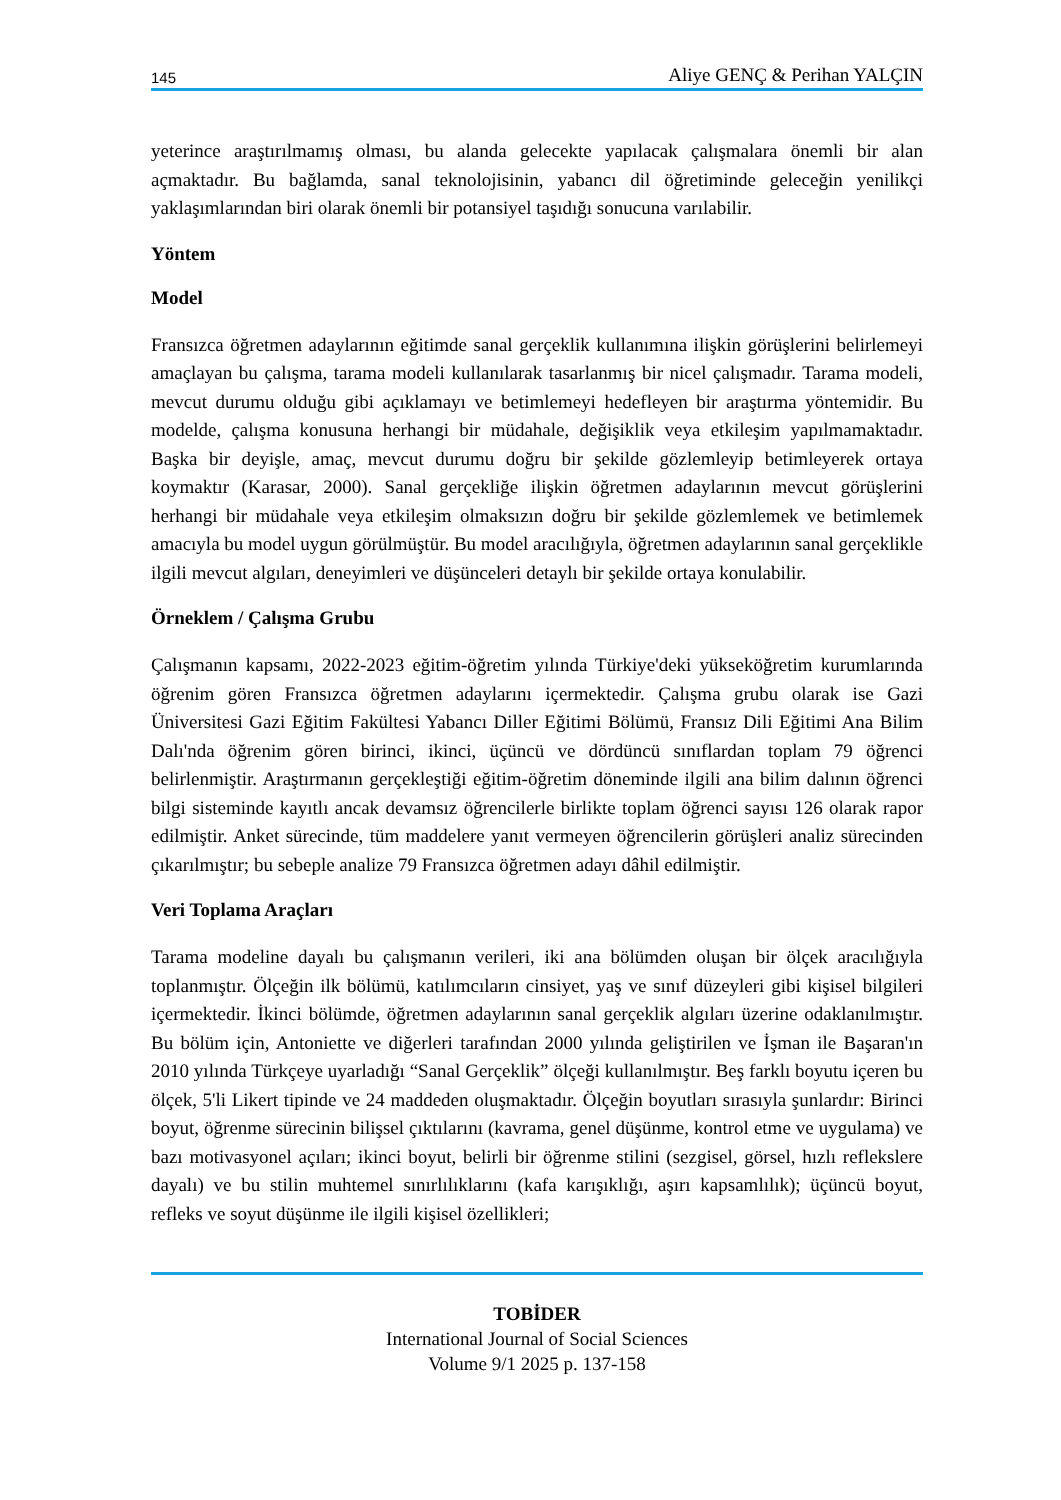145 Aliye GENÇ & Perihan YALÇIN
yeterince araştırılmamış olması, bu alanda gelecekte yapılacak çalışmalara önemli bir alan açmaktadır. Bu bağlamda, sanal teknolojisinin, yabancı dil öğretiminde geleceğin yenilikçi yaklaşımlarından biri olarak önemli bir potansiyel taşıdığı sonucuna varılabilir.
Yöntem
Model
Fransızca öğretmen adaylarının eğitimde sanal gerçeklik kullanımına ilişkin görüşlerini belirlemeyi amaçlayan bu çalışma, tarama modeli kullanılarak tasarlanmış bir nicel çalışmadır. Tarama modeli, mevcut durumu olduğu gibi açıklamayı ve betimlemeyi hedefleyen bir araştırma yöntemidir. Bu modelde, çalışma konusuna herhangi bir müdahale, değişiklik veya etkileşim yapılmamaktadır. Başka bir deyişle, amaç, mevcut durumu doğru bir şekilde gözlemleyip betimleyerek ortaya koymaktır (Karasar, 2000). Sanal gerçekliğe ilişkin öğretmen adaylarının mevcut görüşlerini herhangi bir müdahale veya etkileşim olmaksızın doğru bir şekilde gözlemlemek ve betimlemek amacıyla bu model uygun görülmüştür. Bu model aracılığıyla, öğretmen adaylarının sanal gerçeklikle ilgili mevcut algıları, deneyimleri ve düşünceleri detaylı bir şekilde ortaya konulabilir.
Örneklem / Çalışma Grubu
Çalışmanın kapsamı, 2022-2023 eğitim-öğretim yılında Türkiye'deki yükseköğretim kurumlarında öğrenim gören Fransızca öğretmen adaylarını içermektedir. Çalışma grubu olarak ise Gazi Üniversitesi Gazi Eğitim Fakültesi Yabancı Diller Eğitimi Bölümü, Fransız Dili Eğitimi Ana Bilim Dalı'nda öğrenim gören birinci, ikinci, üçüncü ve dördüncü sınıflardan toplam 79 öğrenci belirlenmiştir. Araştırmanın gerçekleştiği eğitim-öğretim döneminde ilgili ana bilim dalının öğrenci bilgi sisteminde kayıtlı ancak devamsız öğrencilerle birlikte toplam öğrenci sayısı 126 olarak rapor edilmiştir. Anket sürecinde, tüm maddelere yanıt vermeyen öğrencilerin görüşleri analiz sürecinden çıkarılmıştır; bu sebeple analize 79 Fransızca öğretmen adayı dâhil edilmiştir.
Veri Toplama Araçları
Tarama modeline dayalı bu çalışmanın verileri, iki ana bölümden oluşan bir ölçek aracılığıyla toplanmıştır. Ölçeğin ilk bölümü, katılımcıların cinsiyet, yaş ve sınıf düzeyleri gibi kişisel bilgileri içermektedir. İkinci bölümde, öğretmen adaylarının sanal gerçeklik algıları üzerine odaklanılmıştır. Bu bölüm için, Antoniette ve diğerleri tarafından 2000 yılında geliştirilen ve İşman ile Başaran'ın 2010 yılında Türkçeye uyarladığı “Sanal Gerçeklik” ölçeği kullanılmıştır. Beş farklı boyutu içeren bu ölçek, 5'li Likert tipinde ve 24 maddeden oluşmaktadır. Ölçeğin boyutları sırasıyla şunlardır: Birinci boyut, öğrenme sürecinin bilişsel çıktılarını (kavrama, genel düşünme, kontrol etme ve uygulama) ve bazı motivasyonel açıları; ikinci boyut, belirli bir öğrenme stilini (sezgisel, görsel, hızlı reflekslere dayalı) ve bu stilin muhtemel sınırlılıklarını (kafa karışıklığı, aşırı kapsamlılık); üçüncü boyut, refleks ve soyut düşünme ile ilgili kişisel özellikleri;
TOBİDER
International Journal of Social Sciences
Volume 9/1 2025 p. 137-158